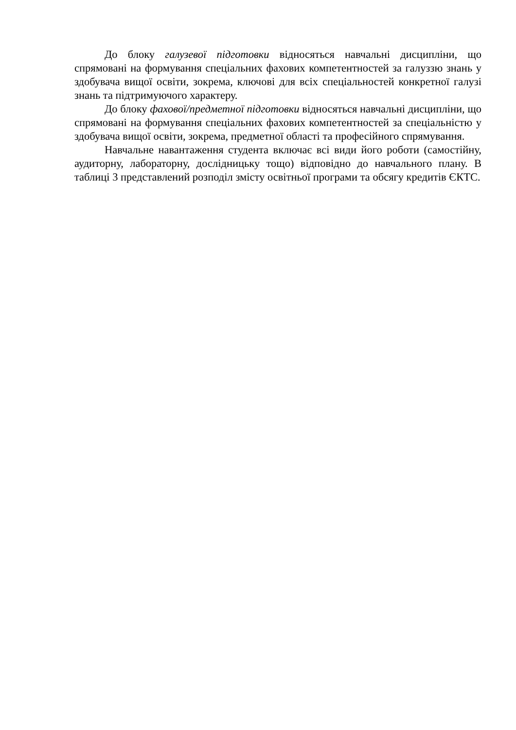До блоку галузевої підготовки відносяться навчальні дисципліни, що спрямовані на формування спеціальних фахових компетентностей за галуззю знань у здобувача вищої освіти, зокрема, ключові для всіх спеціальностей конкретної галузі знань та підтримуючого характеру.
До блоку фахової/предметної підготовки відносяться навчальні дисципліни, що спрямовані на формування спеціальних фахових компетентностей за спеціальністю у здобувача вищої освіти, зокрема, предметної області та професійного спрямування.
Навчальне навантаження студента включає всі види його роботи (самостійну, аудиторну, лабораторну, дослідницьку тощо) відповідно до навчального плану. В таблиці 3 представлений розподіл змісту освітньої програми та обсягу кредитів ЄКТС.